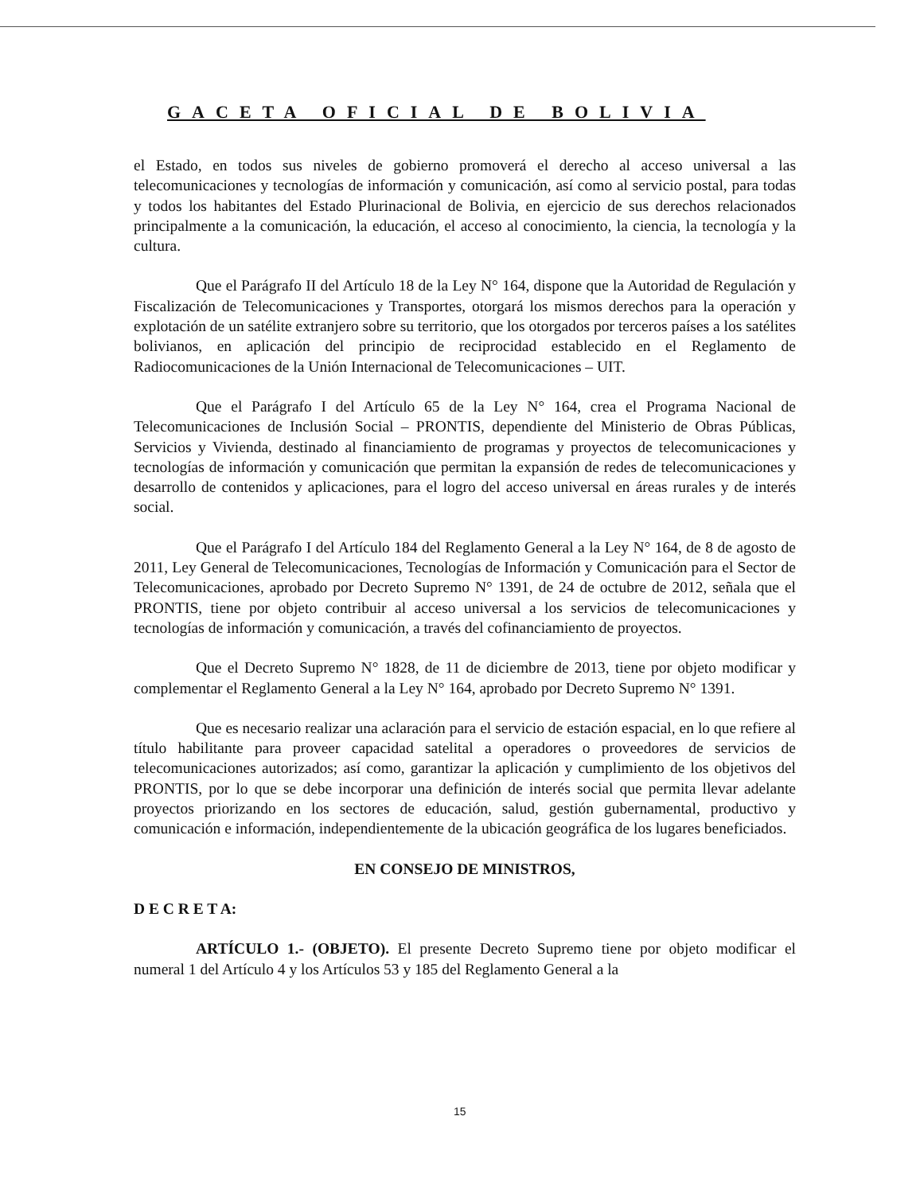GACETA OFICIAL DE BOLIVIA
el Estado, en todos sus niveles de gobierno promoverá el derecho al acceso universal a las telecomunicaciones y tecnologías de información y comunicación, así como al servicio postal, para todas y todos los habitantes del Estado Plurinacional de Bolivia, en ejercicio de sus derechos relacionados principalmente a la comunicación, la educación, el acceso al conocimiento, la ciencia, la tecnología y la cultura.
Que el Parágrafo II del Artículo 18 de la Ley N° 164, dispone que la Autoridad de Regulación y Fiscalización de Telecomunicaciones y Transportes, otorgará los mismos derechos para la operación y explotación de un satélite extranjero sobre su territorio, que los otorgados por terceros países a los satélites bolivianos, en aplicación del principio de reciprocidad establecido en el Reglamento de Radiocomunicaciones de la Unión Internacional de Telecomunicaciones – UIT.
Que el Parágrafo I del Artículo 65 de la Ley N° 164, crea el Programa Nacional de Telecomunicaciones de Inclusión Social – PRONTIS, dependiente del Ministerio de Obras Públicas, Servicios y Vivienda, destinado al financiamiento de programas y proyectos de telecomunicaciones y tecnologías de información y comunicación que permitan la expansión de redes de telecomunicaciones y desarrollo de contenidos y aplicaciones, para el logro del acceso universal en áreas rurales y de interés social.
Que el Parágrafo I del Artículo 184 del Reglamento General a la Ley N° 164, de 8 de agosto de 2011, Ley General de Telecomunicaciones, Tecnologías de Información y Comunicación para el Sector de Telecomunicaciones, aprobado por Decreto Supremo N° 1391, de 24 de octubre de 2012, señala que el PRONTIS, tiene por objeto contribuir al acceso universal a los servicios de telecomunicaciones y tecnologías de información y comunicación, a través del cofinanciamiento de proyectos.
Que el Decreto Supremo N° 1828, de 11 de diciembre de 2013, tiene por objeto modificar y complementar el Reglamento General a la Ley N° 164, aprobado por Decreto Supremo N° 1391.
Que es necesario realizar una aclaración para el servicio de estación espacial, en lo que refiere al título habilitante para proveer capacidad satelital a operadores o proveedores de servicios de telecomunicaciones autorizados; así como, garantizar la aplicación y cumplimiento de los objetivos del PRONTIS, por lo que se debe incorporar una definición de interés social que permita llevar adelante proyectos priorizando en los sectores de educación, salud, gestión gubernamental, productivo y comunicación e información, independientemente de la ubicación geográfica de los lugares beneficiados.
EN CONSEJO DE MINISTROS,
D E C R E T A:
ARTÍCULO 1.- (OBJETO). El presente Decreto Supremo tiene por objeto modificar el numeral 1 del Artículo 4 y los Artículos 53 y 185 del Reglamento General a la
15